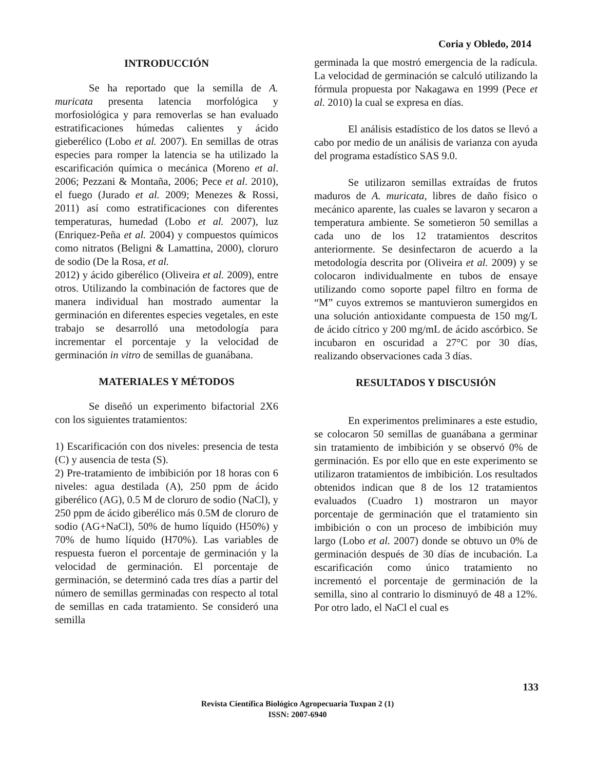Coria y Obledo, 2014
INTRODUCCIÓN
Se ha reportado que la semilla de A. muricata presenta latencia morfológica y morfosiológica y para removerlas se han evaluado estratificaciones húmedas calientes y ácido gieberélico (Lobo et al. 2007). En semillas de otras especies para romper la latencia se ha utilizado la escarificación química o mecánica (Moreno et al. 2006; Pezzani & Montaña, 2006; Pece et al. 2010), el fuego (Jurado et al. 2009; Menezes & Rossi, 2011) así como estratificaciones con diferentes temperaturas, humedad (Lobo et al. 2007), luz (Enriquez-Peña et al. 2004) y compuestos químicos como nitratos (Beligni & Lamattina, 2000), cloruro de sodio (De la Rosa, et al.
2012) y ácido giberélico (Oliveira et al. 2009), entre otros. Utilizando la combinación de factores que de manera individual han mostrado aumentar la germinación en diferentes especies vegetales, en este trabajo se desarrolló una metodología para incrementar el porcentaje y la velocidad de germinación in vitro de semillas de guanábana.
MATERIALES Y MÉTODOS
Se diseñó un experimento bifactorial 2X6 con los siguientes tratamientos:
1) Escarificación con dos niveles: presencia de testa (C) y ausencia de testa (S).
2) Pre-tratamiento de imbibición por 18 horas con 6 niveles: agua destilada (A), 250 ppm de ácido giberélico (AG), 0.5 M de cloruro de sodio (NaCl), y 250 ppm de ácido giberélico más 0.5M de cloruro de sodio (AG+NaCl), 50% de humo líquido (H50%) y 70% de humo líquido (H70%). Las variables de respuesta fueron el porcentaje de germinación y la velocidad de germinación. El porcentaje de germinación, se determinó cada tres días a partir del número de semillas germinadas con respecto al total de semillas en cada tratamiento. Se consideró una semilla
germinada la que mostró emergencia de la radícula. La velocidad de germinación se calculó utilizando la fórmula propuesta por Nakagawa en 1999 (Pece et al. 2010) la cual se expresa en días.
El análisis estadístico de los datos se llevó a cabo por medio de un análisis de varianza con ayuda del programa estadístico SAS 9.0.
Se utilizaron semillas extraídas de frutos maduros de A. muricata, libres de daño físico o mecánico aparente, las cuales se lavaron y secaron a temperatura ambiente. Se sometieron 50 semillas a cada uno de los 12 tratamientos descritos anteriormente. Se desinfectaron de acuerdo a la metodología descrita por (Oliveira et al. 2009) y se colocaron individualmente en tubos de ensaye utilizando como soporte papel filtro en forma de “M” cuyos extremos se mantuvieron sumergidos en una solución antioxidante compuesta de 150 mg/L de ácido cítrico y 200 mg/mL de ácido ascórbico. Se incubaron en oscuridad a 27°C por 30 días, realizando observaciones cada 3 días.
RESULTADOS Y DISCUSIÓN
En experimentos preliminares a este estudio, se colocaron 50 semillas de guanábana a germinar sin tratamiento de imbibición y se observó 0% de germinación. Es por ello que en este experimento se utilizaron tratamientos de imbibición. Los resultados obtenidos indican que 8 de los 12 tratamientos evaluados (Cuadro 1) mostraron un mayor porcentaje de germinación que el tratamiento sin imbibición o con un proceso de imbibición muy largo (Lobo et al. 2007) donde se obtuvo un 0% de germinación después de 30 días de incubación. La escarificación como único tratamiento no incrementó el porcentaje de germinación de la semilla, sino al contrario lo disminuyó de 48 a 12%. Por otro lado, el NaCl el cual es
133
Revista Científica Biológico Agropecuaria Tuxpan 2 (1)
ISSN: 2007-6940